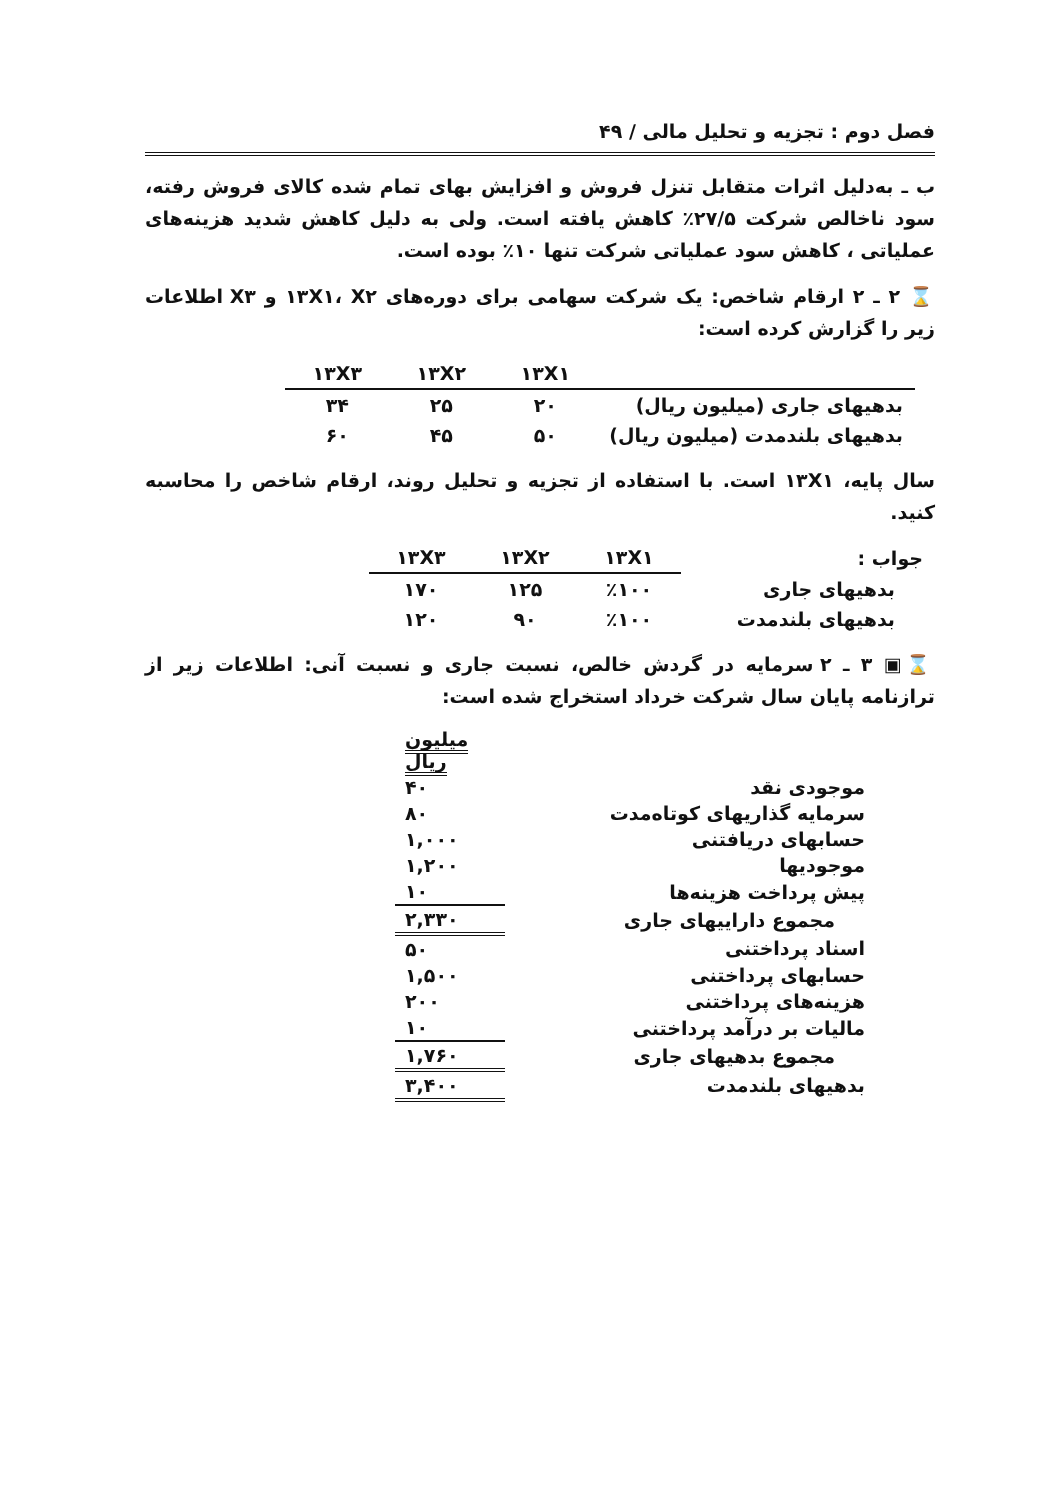فصل دوم : تجزیه و تحلیل مالی / ۴۹
ب ـ به‌دلیل اثرات متقابل تنزل فروش و افزایش بهای تمام شده کالای فروش رفته، سود ناخالص شرکت ۲۷/۵٪ کاهش یافته است. ولی به دلیل کاهش شدید هزینه‌های عملیاتی ، کاهش سود عملیاتی شرکت تنها ۱۰٪ بوده است.
⌛ ۲ ـ ۲ ارقام شاخص: یک شرکت سهامی برای دوره‌های ۱۳X۱، X۲ و X۳ اطلاعات زیر را گزارش کرده است:
| | ۱۳X۱ | ۱۳X۲ | ۱۳X۳ |
| --- | --- | --- | --- |
| بدهیهای جاری (میلیون ریال) | ۲۰ | ۲۵ | ۳۴ |
| بدهیهای بلندمدت (میلیون ریال) | ۵۰ | ۴۵ | ۶۰ |
سال پایه، ۱۳X۱ است. با استفاده از تجزیه و تحلیل روند، ارقام شاخص را محاسبه کنید.
| جواب : | ۱۳X۱ | ۱۳X۲ | ۱۳X۳ |
| --- | --- | --- | --- |
| بدهیهای جاری | ٪۱۰۰ | ۱۲۵ | ۱۷۰ |
| بدهیهای بلندمدت | ٪۱۰۰ | ۹۰ | ۱۲۰ |
⌛▣ ۳ ـ ۲ سرمایه در گردش خالص، نسبت جاری و نسبت آنی: اطلاعات زیر از ترازنامه پایان سال شرکت خرداد استخراج شده است:
| | میلیون ریال |
| موجودی نقد | ۴۰ |
| سرمایه گذاریهای کوتاه‌مدت | ۸۰ |
| حسابهای دریافتنی | ۱,۰۰۰ |
| موجودیها | ۱,۲۰۰ |
| پیش پرداخت هزینه‌ها | ۱۰ |
| مجموع داراییهای جاری | ۲,۳۳۰ |
| اسناد پرداختنی | ۵۰ |
| حسابهای پرداختنی | ۱,۵۰۰ |
| هزینه‌های پرداختنی | ۲۰۰ |
| مالیات بر درآمد پرداختنی | ۱۰ |
| مجموع بدهیهای جاری | ۱,۷۶۰ |
| بدهیهای بلندمدت | ۳,۴۰۰ |